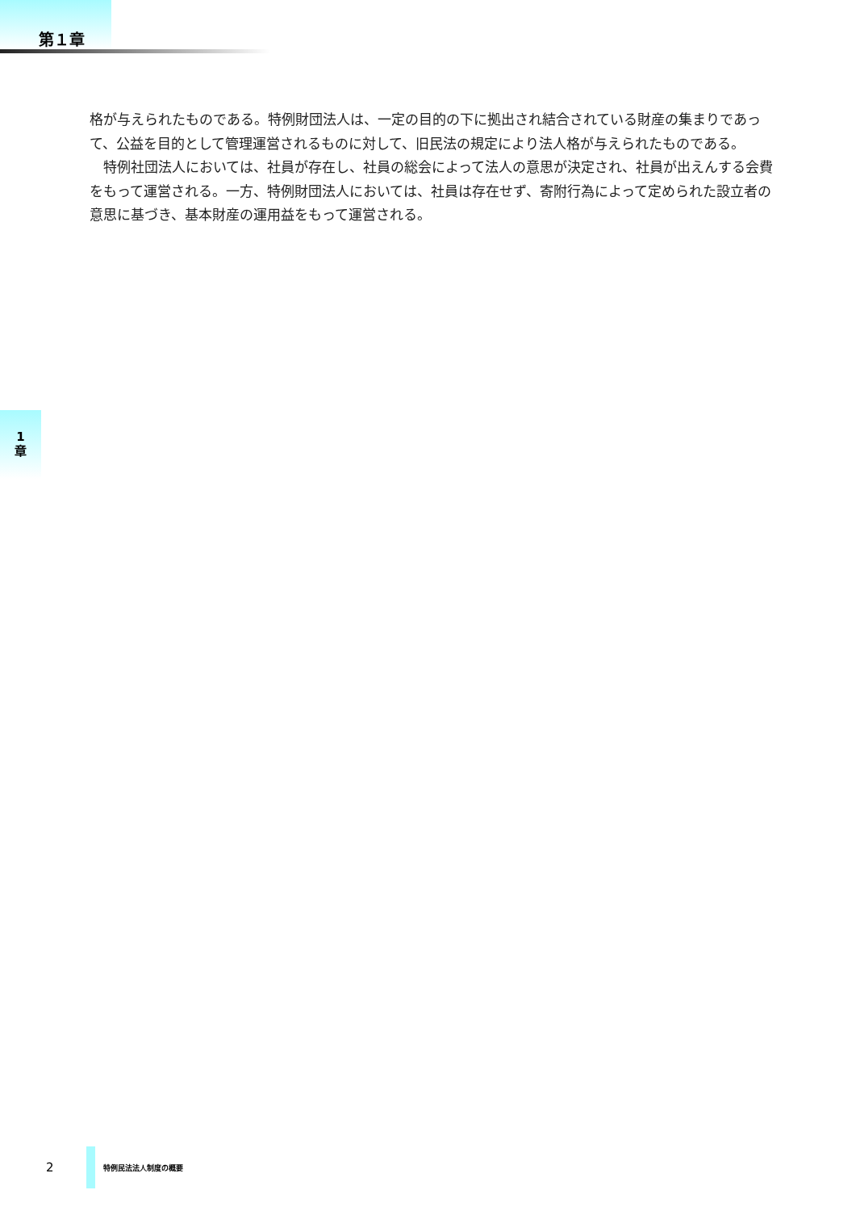第１章
格が与えられたものである。特例財団法人は、一定の目的の下に拠出され結合されている財産の集まりであって、公益を目的として管理運営されるものに対して、旧民法の規定により法人格が与えられたものである。
　特例社団法人においては、社員が存在し、社員の総会によって法人の意思が決定され、社員が出えんする会費をもって運営される。一方、特例財団法人においては、社員は存在せず、寄附行為によって定められた設立者の意思に基づき、基本財産の運用益をもって運営される。
1
章
2
特例民法法人制度の概要